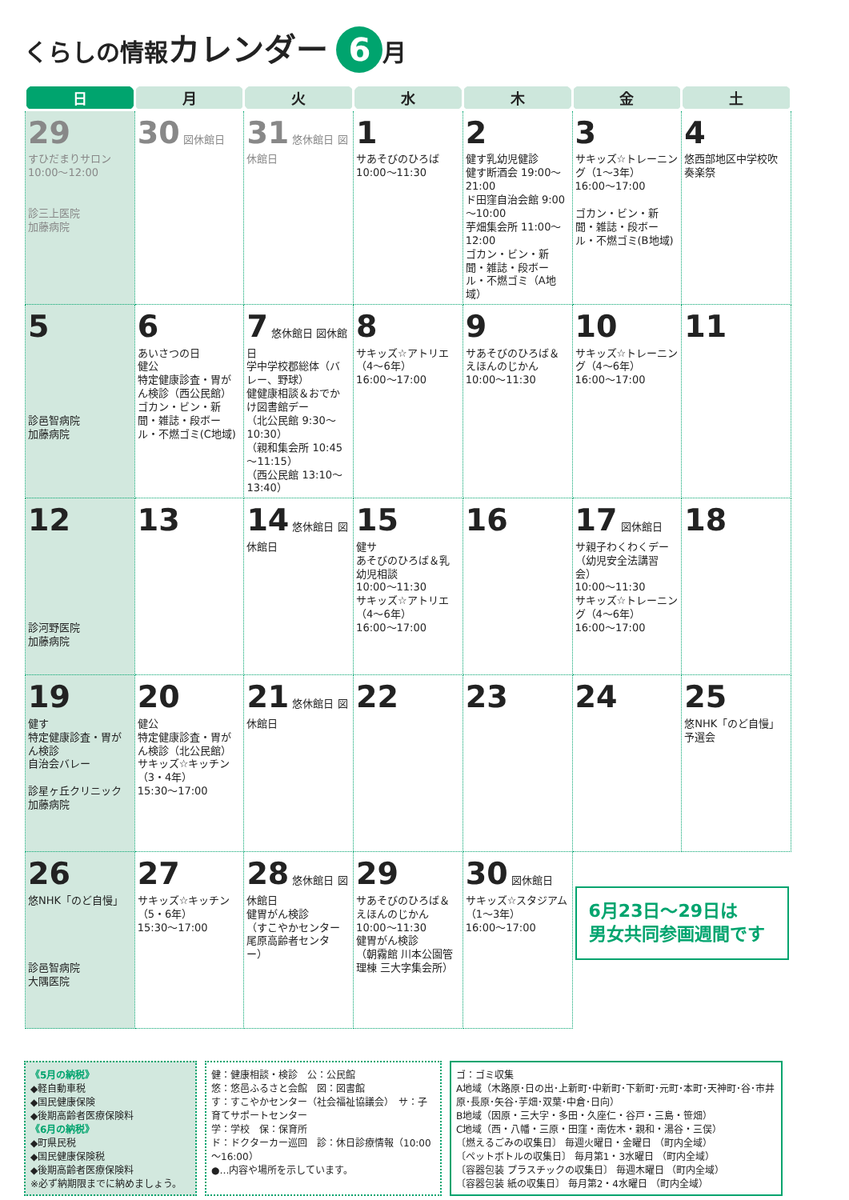くらしの情報カレンダー 6 月
| 日 | 月 | 火 | 水 | 木 | 金 | 土 |
| --- | --- | --- | --- | --- | --- | --- |
| 29 すひだまりサロン 10:00～12:00 診三上医院 加藤病院 | 30 図休館日 | 31 悠休館日 図休館日 | 1 サあそびのひろば 10:00～11:30 | 2 健す乳幼児健診 健す断酒会 19:00～21:00 ド田窪自治会館 9:00～10:00 芋畑集会所 11:00～12:00 ゴカン・ビン・新聞・雑誌・段ボール・不燃ゴミ（A地域） | 3 サキッズ☆トレーニング（1～3年） 16:00～17:00 ゴカン・ビン・新聞・雑誌・段ボール・不燃ゴミ(B地域) | 4 悠西部地区中学校吹奏楽祭 |
| 5 診邑智病院 加藤病院 | 6 あいさつの日 健公 特定健康診査・胃がん検診（西公民館） ゴカン・ビン・新聞・雑誌・段ボール・不燃ゴミ(C地域) | 7 悠休館日 図休館日 学中学校郡総体（バレー、野球） 健健康相談＆おでかけ図書館デー （北公民館 9:30～10:30） （親和集会所 10:45～11:15） （西公民館 13:10～13:40） | 8 サキッズ☆アトリエ（4～6年） 16:00～17:00 | 9 サあそびのひろば＆えほんのじかん 10:00～11:30 | 10 サキッズ☆トレーニング（4～6年） 16:00～17:00 | 11 |
| 12 診河野医院 加藤病院 | 13 | 14 悠休館日 図休館日 | 15 健サ あそびのひろば＆乳幼児相談 10:00～11:30 サキッズ☆アトリエ（4～6年） 16:00～17:00 | 16 | 17 図休館日 サ親子わくわくデー（幼児安全法講習会） 10:00～11:30 サキッズ☆トレーニング（4～6年） 16:00～17:00 | 18 |
| 19 健す 特定健康診査・胃がん検診 自治会バレー 診星ヶ丘クリニック 加藤病院 | 20 健公 特定健康診査・胃がん検診（北公民館） サキッズ☆キッチン（3・4年） 15:30～17:00 | 21 悠休館日 図休館日 | 22 | 23 | 24 | 25 悠NHK「のど自慢」予選会 |
| 26 悠NHK「のど自慢」 診邑智病院 大隅医院 | 27 サキッズ☆キッチン（5・6年） 15:30～17:00 | 28 悠休館日 図休館日 健胃がん検診 （すこやかセンター 尾原高齢者センター） | 29 サあそびのひろば＆えほんのじかん 10:00～11:30 健胃がん検診 （朝霧館 川本公園管理棟 三大字集会所） | 30 図休館日 サキッズ☆スタジアム（1～3年） 16:00～17:00 | 6月23日～29日は 男女共同参画週間です | |
《5月の納税》
◆軽自動車税
◆国民健康保険
◆後期高齢者医療保険料
《6月の納税》
◆町県民税
◆国民健康保険税
◆後期高齢者医療保険料
※必ず納期限までに納めましょう。
健：健康相談・検診　公：公民館
悠：悠邑ふるさと会館　図：図書館
す：すこやかセンター（社会福祉協議会）　サ：子育てサポートセンター
学：学校　保：保育所
ド：ドクターカー巡回　診：休日診療情報（10:00～16:00）
●…内容や場所を示しています。
ゴ：ゴミ収集
A地域（木路原･日の出･上新町･中新町･下新町･元町･本町･天神町･谷･市井原･長原･矢谷･芋畑･双葉･中倉･日向）
B地域（因原・三大字・多田・久座仁・谷戸・三島・笹畑）
C地域（西・八幡・三原・田窪・南佐木・親和・湯谷・三俣）
〔燃えるごみの収集日〕 毎週火曜日・金曜日 （町内全域）
〔ペットボトルの収集日〕 毎月第1・3水曜日 （町内全域）
〔容器包装 プラスチックの収集日〕 毎週木曜日 （町内全域）
〔容器包装 紙の収集日〕 毎月第2・4水曜日 （町内全域）